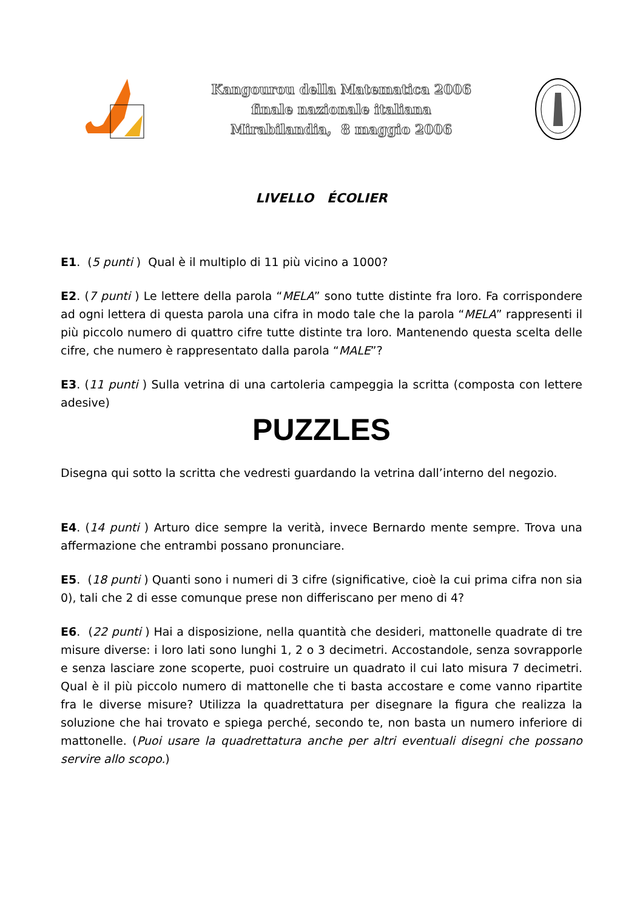Kangourou della Matematica 2006
finale nazionale italiana
Mirabilandia, 8 maggio 2006
LIVELLO ÉCOLIER
E1. (5 punti ) Qual è il multiplo di 11 più vicino a 1000?
E2. (7 punti ) Le lettere della parola “MELA” sono tutte distinte fra loro. Fa corrispondere ad ogni lettera di questa parola una cifra in modo tale che la parola “MELA” rappresenti il più piccolo numero di quattro cifre tutte distinte tra loro. Mantenendo questa scelta delle cifre, che numero è rappresentato dalla parola “MALE”?
E3. (11 punti ) Sulla vetrina di una cartoleria campeggia la scritta (composta con lettere adesive)
PUZZLES
Disegna qui sotto la scritta che vedresti guardando la vetrina dall’interno del negozio.
E4. (14 punti ) Arturo dice sempre la verità, invece Bernardo mente sempre. Trova una affermazione che entrambi possano pronunciare.
E5. (18 punti ) Quanti sono i numeri di 3 cifre (significative, cioè la cui prima cifra non sia 0), tali che 2 di esse comunque prese non differiscano per meno di 4?
E6. (22 punti ) Hai a disposizione, nella quantità che desideri, mattonelle quadrate di tre misure diverse: i loro lati sono lunghi 1, 2 o 3 decimetri. Accostandole, senza sovrapporle e senza lasciare zone scoperte, puoi costruire un quadrato il cui lato misura 7 decimetri. Qual è il più piccolo numero di mattonelle che ti basta accostare e come vanno ripartite fra le diverse misure? Utilizza la quadrettatura per disegnare la figura che realizza la soluzione che hai trovato e spiega perché, secondo te, non basta un numero inferiore di mattonelle. (Puoi usare la quadrettatura anche per altri eventuali disegni che possano servire allo scopo.)